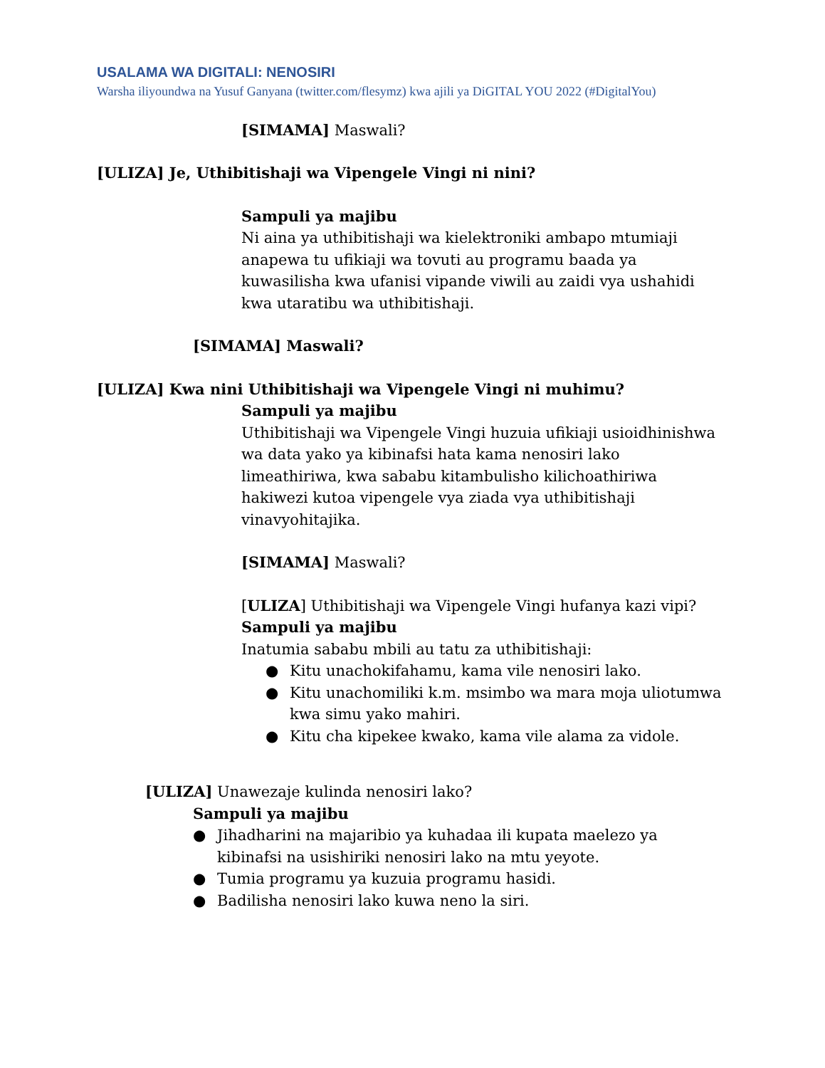USALAMA WA DIGITALI: NENOSIRI
Warsha iliyoundwa na Yusuf Ganyana (twitter.com/flesymz) kwa ajili ya DiGITAL YOU 2022 (#DigitalYou)
[SIMAMA] Maswali?
[ULIZA] Je, Uthibitishaji wa Vipengele Vingi ni nini?
Sampuli ya majibu
Ni aina ya uthibitishaji wa kielektroniki ambapo mtumiaji anapewa tu ufikiaji wa tovuti au programu baada ya kuwasilisha kwa ufanisi vipande viwili au zaidi vya ushahidi kwa utaratibu wa uthibitishaji.
[SIMAMA] Maswali?
[ULIZA] Kwa nini Uthibitishaji wa Vipengele Vingi ni muhimu?
Sampuli ya majibu
Uthibitishaji wa Vipengele Vingi huzuia ufikiaji usioidhinishwa wa data yako ya kibinafsi hata kama nenosiri lako limeathiriwa, kwa sababu kitambulisho kilichoathiriwa hakiwezi kutoa vipengele vya ziada vya uthibitishaji vinavyohitajika.
[SIMAMA] Maswali?
[ULIZA] Uthibitishaji wa Vipengele Vingi hufanya kazi vipi?
Sampuli ya majibu
Inatumia sababu mbili au tatu za uthibitishaji:
● Kitu unachokifahamu, kama vile nenosiri lako.
● Kitu unachomiliki k.m. msimbo wa mara moja uliotumwa kwa simu yako mahiri.
● Kitu cha kipekee kwako, kama vile alama za vidole.
[ULIZA] Unawezaje kulinda nenosiri lako?
Sampuli ya majibu
● Jihadharini na majaribio ya kuhadaa ili kupata maelezo ya kibinafsi na usishiriki nenosiri lako na mtu yeyote.
● Tumia programu ya kuzuia programu hasidi.
● Badilisha nenosiri lako kuwa neno la siri.